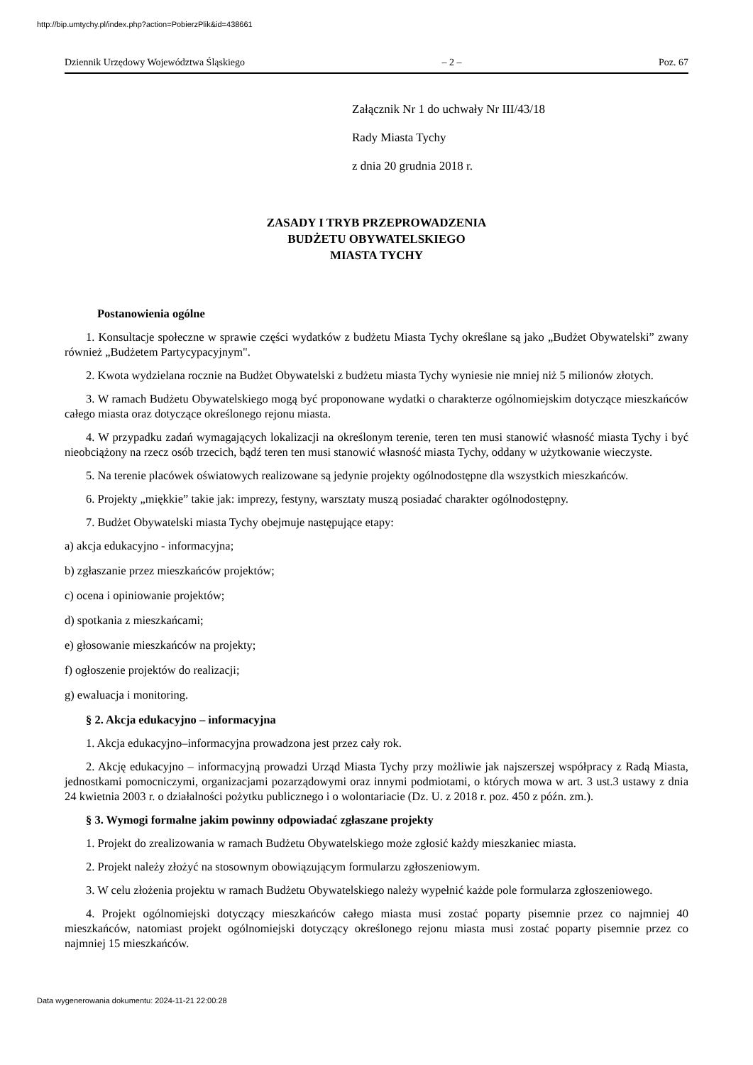http://bip.umtychy.pl/index.php?action=PobierzPlik&id=438661
Dziennik Urzędowy Województwa Śląskiego – 2 – Poz. 67
Załącznik Nr 1 do uchwały Nr III/43/18
Rady Miasta Tychy
z dnia 20 grudnia 2018 r.
ZASADY I TRYB PRZEPROWADZENIA
BUDŻETU OBYWATELSKIEGO
MIASTA TYCHY
Postanowienia ogólne
1. Konsultacje społeczne w sprawie części wydatków z budżetu Miasta Tychy określane są jako „Budżet Obywatelski” zwany również „Budżetem Partycypacyjnym".
2. Kwota wydzielana rocznie na Budżet Obywatelski z budżetu miasta Tychy wyniesie nie mniej niż 5 milionów złotych.
3. W ramach Budżetu Obywatelskiego mogą być proponowane wydatki o charakterze ogólnomiejskim dotyczące mieszkańców całego miasta oraz dotyczące określonego rejonu miasta.
4. W przypadku zadań wymagających lokalizacji na określonym terenie, teren ten musi stanowić własność miasta Tychy i być nieobciążony na rzecz osób trzecich, bądź teren ten musi stanowić własność miasta Tychy, oddany w użytkowanie wieczyste.
5. Na terenie placówek oświatowych realizowane są jedynie projekty ogólnodostępne dla wszystkich mieszkańców.
6. Projekty „miękkie” takie jak: imprezy, festyny, warsztaty muszą posiadać charakter ogólnodostępny.
7. Budżet Obywatelski miasta Tychy obejmuje następujące etapy:
a) akcja edukacyjno - informacyjna;
b) zgłaszanie przez mieszkańców projektów;
c) ocena i opiniowanie projektów;
d) spotkania z mieszkańcami;
e) głosowanie mieszkańców na projekty;
f) ogłoszenie projektów do realizacji;
g) ewaluacja i monitoring.
§ 2. Akcja edukacyjno – informacyjna
1. Akcja edukacyjno–informacyjna prowadzona jest przez cały rok.
2. Akcję edukacyjno – informacyjną prowadzi Urząd Miasta Tychy przy możliwie jak najszerszej współpracy z Radą Miasta, jednostkami pomocniczymi, organizacjami pozarządowymi oraz innymi podmiotami, o których mowa w art. 3 ust.3 ustawy z dnia 24 kwietnia 2003 r. o działalności pożytku publicznego i o wolontariacie (Dz. U. z 2018 r. poz. 450 z późn. zm.).
§ 3. Wymogi formalne jakim powinny odpowiadać zgłaszane projekty
1. Projekt do zrealizowania w ramach Budżetu Obywatelskiego może zgłosić każdy mieszkaniec miasta.
2. Projekt należy złożyć na stosownym obowiązującym formularzu zgłoszeniowym.
3. W celu złożenia projektu w ramach Budżetu Obywatelskiego należy wypełnić każde pole formularza zgłoszeniowego.
4. Projekt ogólnomiejski dotyczący mieszkańców całego miasta musi zostać poparty pisemnie przez co najmniej 40 mieszkańców, natomiast projekt ogólnomiejski dotyczący określonego rejonu miasta musi zostać poparty pisemnie przez co najmniej 15 mieszkańców.
Data wygenerowania dokumentu: 2024-11-21 22:00:28